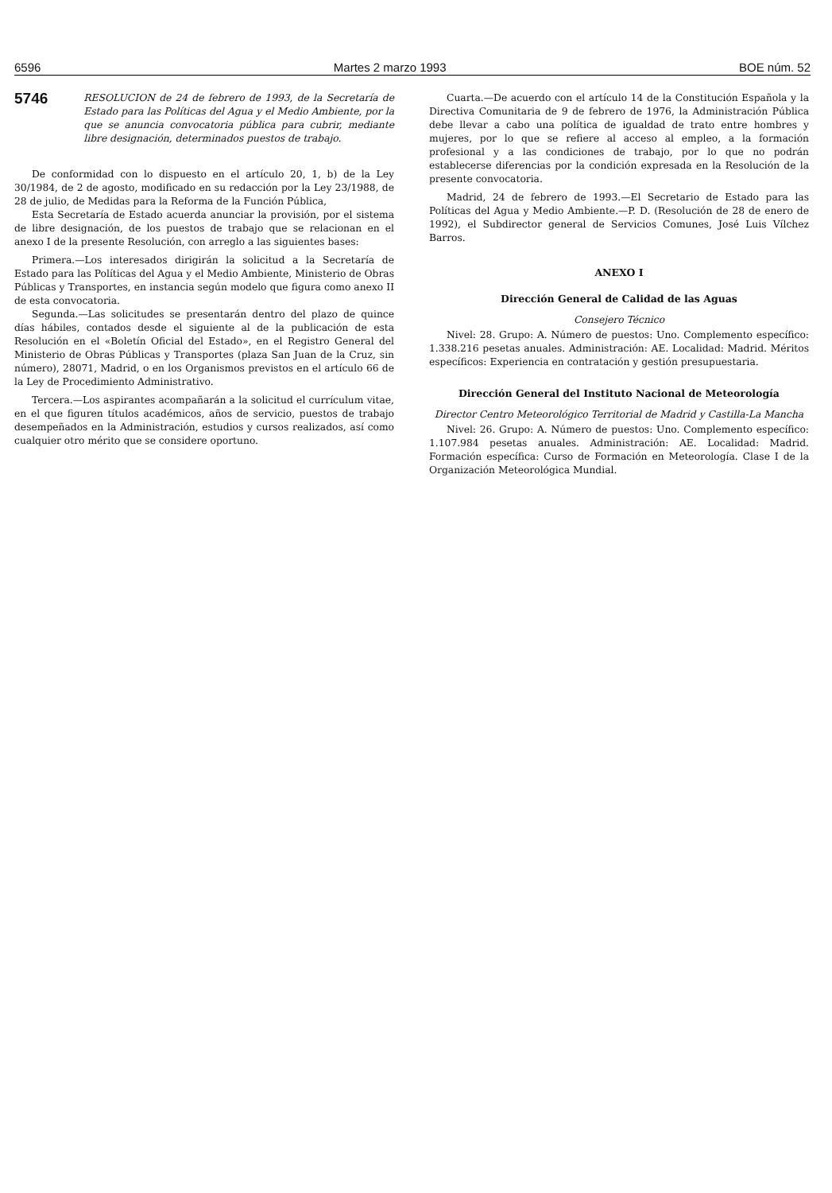6596 Martes 2 marzo 1993 BOE núm. 52
5746
RESOLUCION de 24 de febrero de 1993, de la Secretaría de Estado para las Políticas del Agua y el Medio Ambiente, por la que se anuncia convocatoria pública para cubrir, mediante libre designación, determinados puestos de trabajo.
De conformidad con lo dispuesto en el artículo 20, 1, b) de la Ley 30/1984, de 2 de agosto, modificado en su redacción por la Ley 23/1988, de 28 de julio, de Medidas para la Reforma de la Función Pública,
Esta Secretaría de Estado acuerda anunciar la provisión, por el sistema de libre designación, de los puestos de trabajo que se relacionan en el anexo I de la presente Resolución, con arreglo a las siguientes bases:
Primera.—Los interesados dirigirán la solicitud a la Secretaría de Estado para las Políticas del Agua y el Medio Ambiente, Ministerio de Obras Públicas y Transportes, en instancia según modelo que figura como anexo II de esta convocatoria.
Segunda.—Las solicitudes se presentarán dentro del plazo de quince días hábiles, contados desde el siguiente al de la publicación de esta Resolución en el «Boletín Oficial del Estado», en el Registro General del Ministerio de Obras Públicas y Transportes (plaza San Juan de la Cruz, sin número), 28071, Madrid, o en los Organismos previstos en el artículo 66 de la Ley de Procedimiento Administrativo.
Tercera.—Los aspirantes acompañarán a la solicitud el currículum vitae, en el que figuren títulos académicos, años de servicio, puestos de trabajo desempeñados en la Administración, estudios y cursos realizados, así como cualquier otro mérito que se considere oportuno.
Cuarta.—De acuerdo con el artículo 14 de la Constitución Española y la Directiva Comunitaria de 9 de febrero de 1976, la Administración Pública debe llevar a cabo una política de igualdad de trato entre hombres y mujeres, por lo que se refiere al acceso al empleo, a la formación profesional y a las condiciones de trabajo, por lo que no podrán establecerse diferencias por la condición expresada en la Resolución de la presente convocatoria.
Madrid, 24 de febrero de 1993.—El Secretario de Estado para las Políticas del Agua y Medio Ambiente.—P. D. (Resolución de 28 de enero de 1992), el Subdirector general de Servicios Comunes, José Luis Vílchez Barros.
ANEXO I
Dirección General de Calidad de las Aguas
Consejero Técnico
Nivel: 28. Grupo: A. Número de puestos: Uno. Complemento específico: 1.338.216 pesetas anuales. Administración: AE. Localidad: Madrid. Méritos específicos: Experiencia en contratación y gestión presupuestaria.
Dirección General del Instituto Nacional de Meteorología
Director Centro Meteorológico Territorial de Madrid y Castilla-La Mancha
Nivel: 26. Grupo: A. Número de puestos: Uno. Complemento específico: 1.107.984 pesetas anuales. Administración: AE. Localidad: Madrid. Formación específica: Curso de Formación en Meteorología. Clase I de la Organización Meteorológica Mundial.